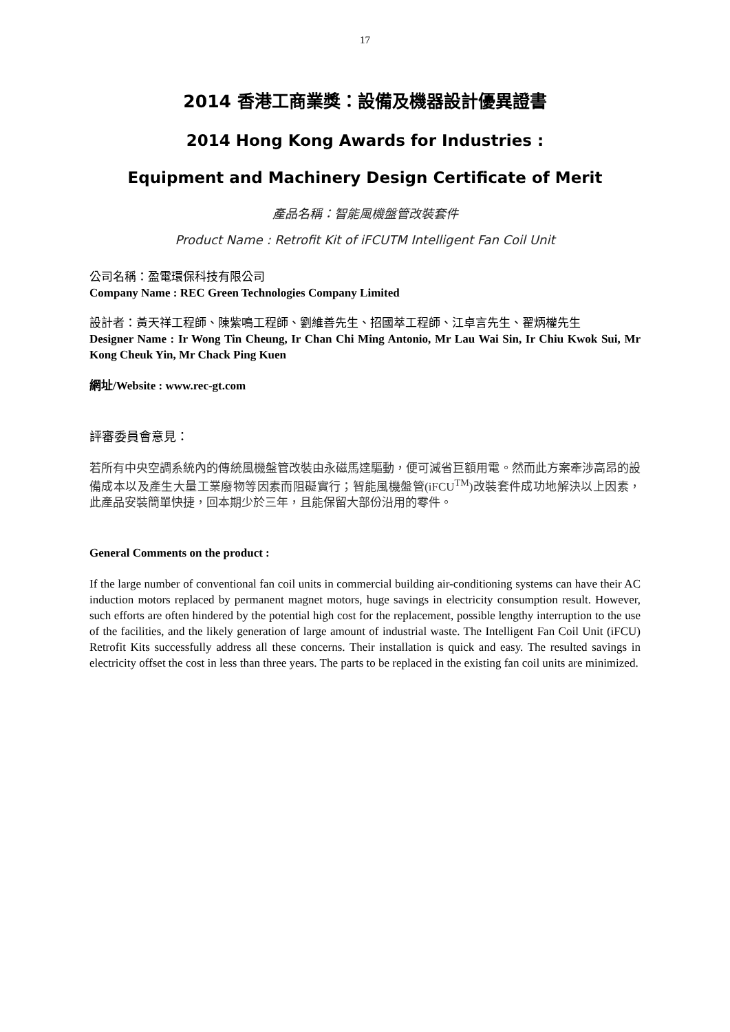17
2014 香港工商業獎：設備及機器設計優異證書
2014 Hong Kong Awards for Industries :
Equipment and Machinery Design Certificate of Merit
產品名稱：智能風機盤管改裝套件
Product Name : Retrofit Kit of iFCUTM Intelligent Fan Coil Unit
公司名稱：盈電環保科技有限公司
Company Name : REC Green Technologies Company Limited
設計者：黃天祥工程師、陳紫鳴工程師、劉維善先生、招國萃工程師、江卓言先生、翟炳權先生
Designer Name : Ir Wong Tin Cheung, Ir Chan Chi Ming Antonio, Mr Lau Wai Sin, Ir Chiu Kwok Sui, Mr Kong Cheuk Yin, Mr Chack Ping Kuen
網址/Website : www.rec-gt.com
評審委員會意見：
若所有中央空調系統內的傳統風機盤管改裝由永磁馬達驅動，便可減省巨額用電。然而此方案牽涉高昂的設備成本以及產生大量工業廢物等因素而阻礙實行；智能風機盤管(iFCU<sup>TM</sup>)改裝套件成功地解決以上因素，此產品安裝簡單快捷，回本期少於三年，且能保留大部份沿用的零件。
General Comments on the product :
If the large number of conventional fan coil units in commercial building air-conditioning systems can have their AC induction motors replaced by permanent magnet motors, huge savings in electricity consumption result. However, such efforts are often hindered by the potential high cost for the replacement, possible lengthy interruption to the use of the facilities, and the likely generation of large amount of industrial waste. The Intelligent Fan Coil Unit (iFCU) Retrofit Kits successfully address all these concerns. Their installation is quick and easy. The resulted savings in electricity offset the cost in less than three years. The parts to be replaced in the existing fan coil units are minimized.